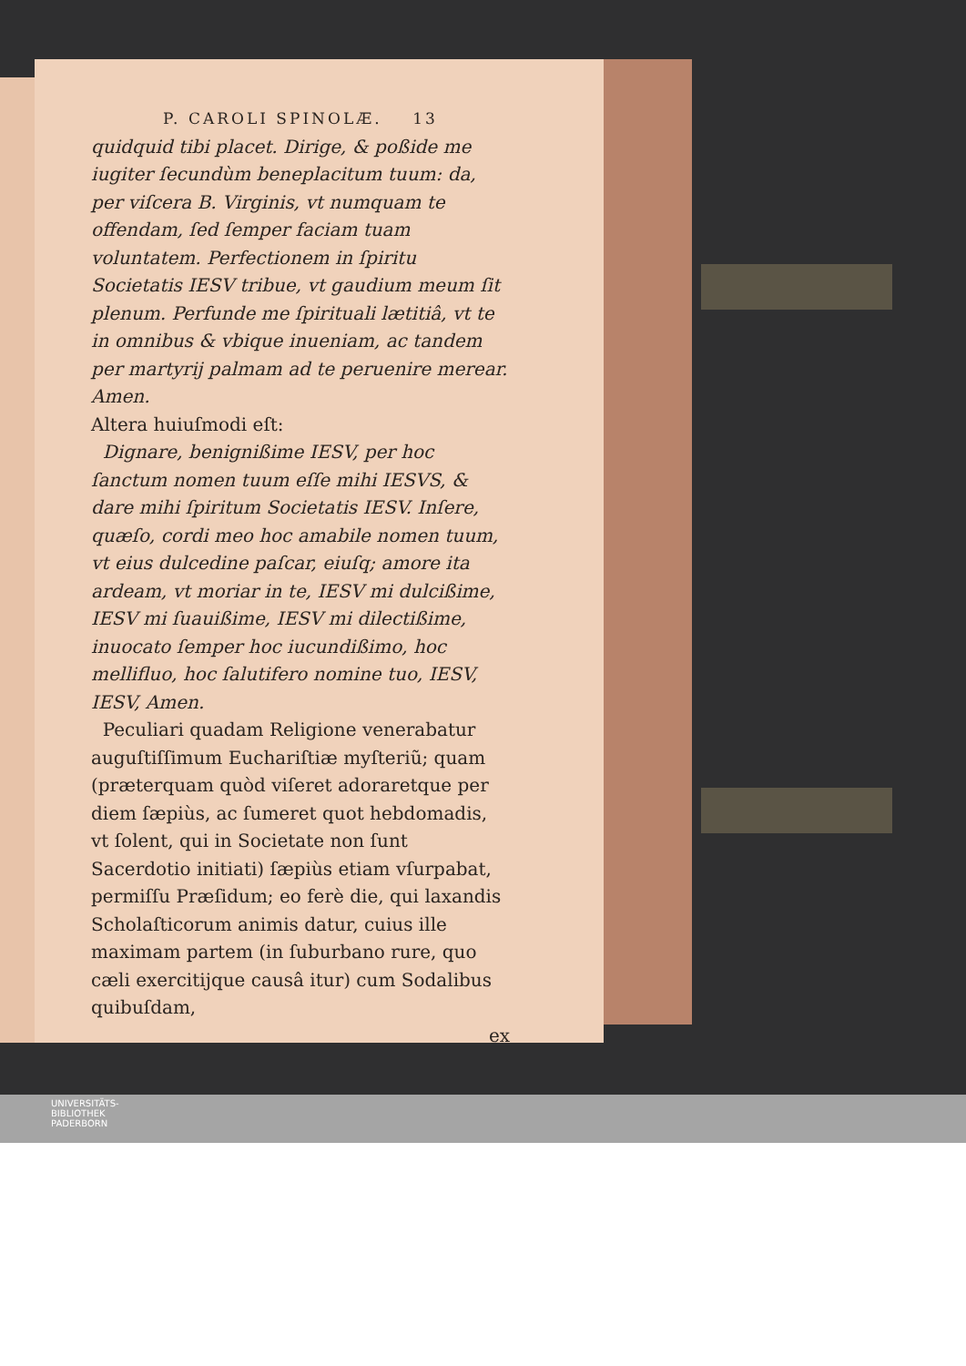P. CAROLI SPINOLÆ. 13
quidquid tibi placet. Dirige, & poßide me iugiter ſecundùm beneplacitum tuum: da, per viſcera B. Virginis, vt numquam te offendam, ſed ſemper faciam tuam voluntatem. Perfectionem in ſpiritu Societatis IESV tribue, vt gaudium meum ſit plenum. Perfunde me ſpirituali lætitiâ, vt te in omnibus & vbique inueniam, ac tandem per martyrij palmam ad te peruenire merear. Amen.
Altera huiuſmodi eſt:
Dignare, benignißime IESV, per hoc ſanctum nomen tuum eſſe mihi IESVS, & dare mihi ſpiritum Societatis IESV. Inſere, quæſo, cordi meo hoc amabile nomen tuum, vt eius dulcedine paſcar, eiuſq; amore ita ardeam, vt moriar in te, IESV mi dulcißime, IESV mi ſuauißime, IESV mi dilectißime, inuocato ſemper hoc iucundißimo, hoc mellifluo, hoc ſalutifero nomine tuo, IESV, IESV, Amen.
Peculiari quadam Religione venerabatur auguſtiſſimum Euchariſtiæ myſteriũ; quam (præterquam quòd viſeret adoraretque per diem ſæpiùs, ac ſumeret quot hebdomadis, vt ſolent, qui in Societate non ſunt Sacerdotio initiati) ſæpiùs etiam vſurpabat, permiſſu Præſidum; eo ferè die, qui laxandis Scholaſticorum animis datur, cuius ille maximam partem (in ſuburbano rure, quo cæli exercitijque causâ itur) cum Sodalibus quibuſdam,
ex
UNIVERSITÄTS-
BIBLIOTHEK
PADERBORN